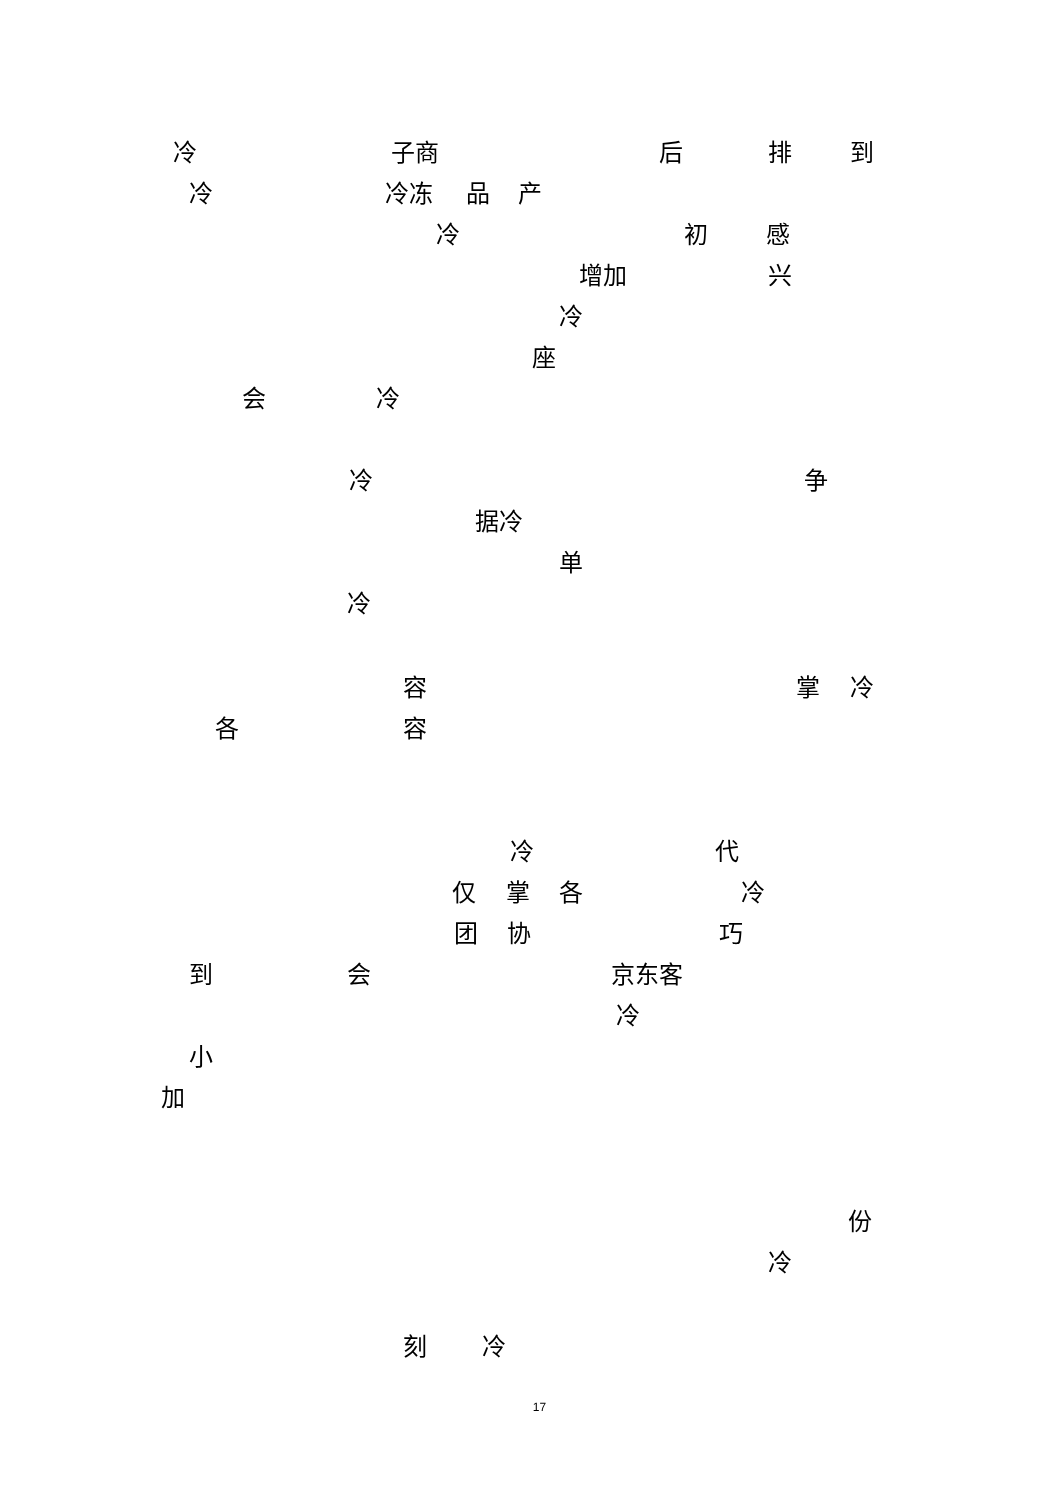冷 子商 后 排 到
冷 冷冻 品 产
冷 初 感
增加 兴
冷
座
会 冷
冷 争
据冷
单
冷
容 掌 冷
各 容
冷 代
仅 掌 各 冷
团 协 巧
到 会 京东客
冷
小
加
份
冷
刻 冷
17